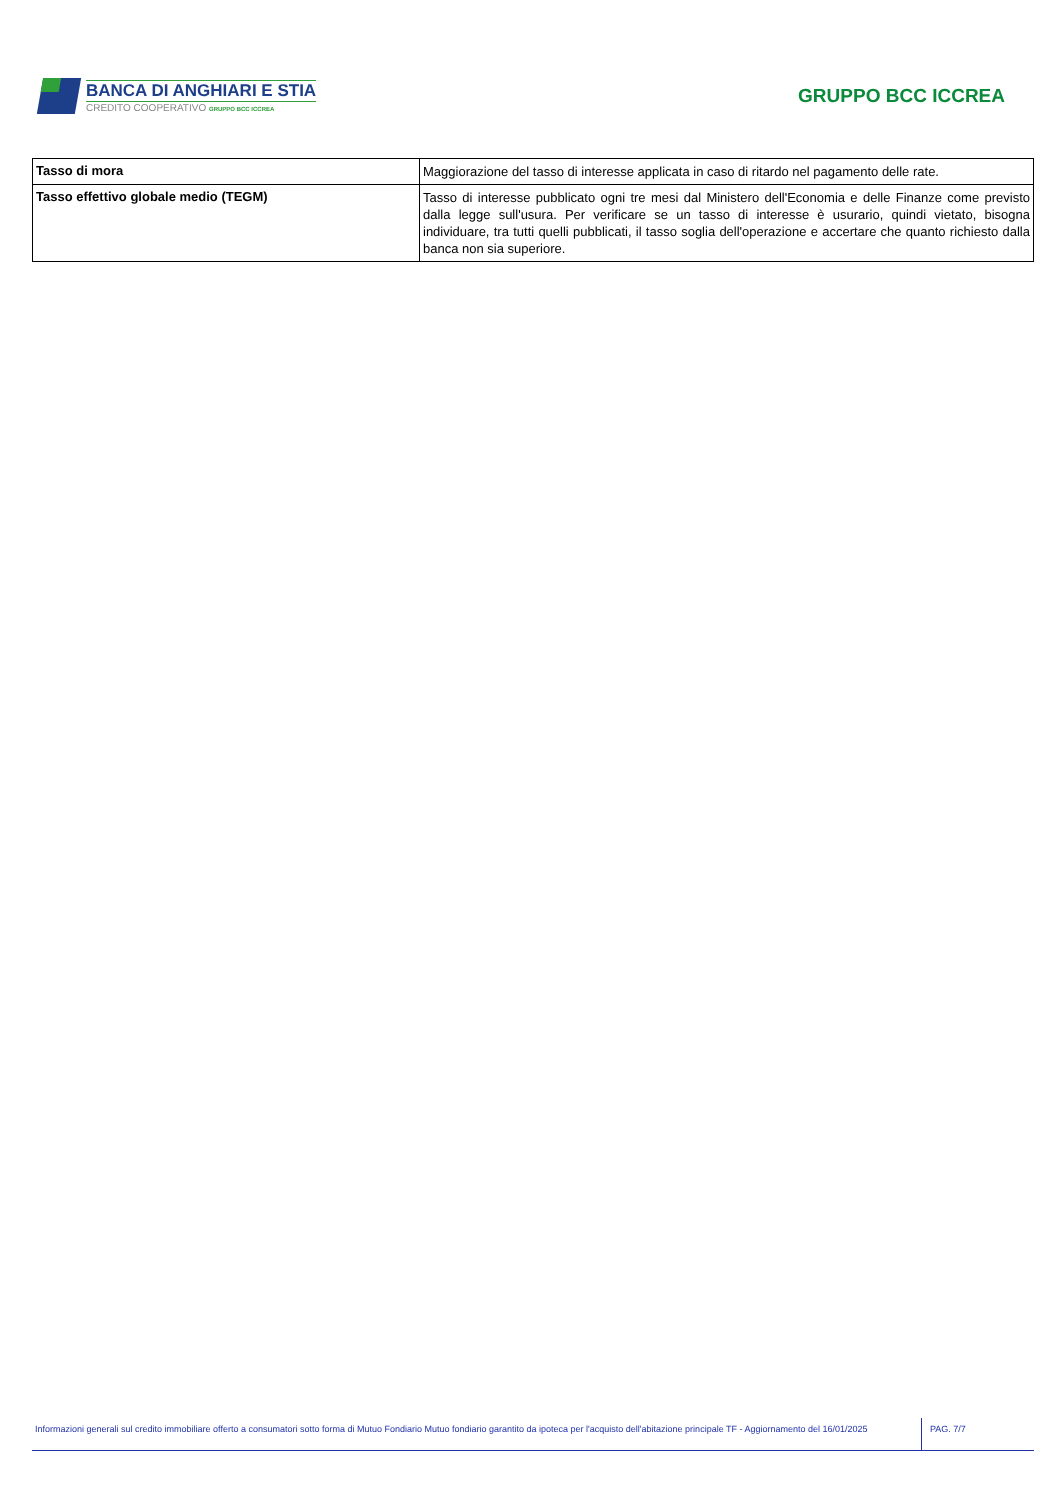BANCA DI ANGHIARI E STIA
CREDITO COOPERATIVO GRUPPO BCC ICCREA
GRUPPO BCC ICCREA
| Tasso di mora | Maggiorazione del tasso di interesse applicata in caso di ritardo nel pagamento delle rate. |
| Tasso effettivo globale medio (TEGM) | Tasso di interesse pubblicato ogni tre mesi dal Ministero dell'Economia e delle Finanze come previsto dalla legge sull'usura. Per verificare se un tasso di interesse è usurario, quindi vietato, bisogna individuare, tra tutti quelli pubblicati, il tasso soglia dell'operazione e accertare che quanto richiesto dalla banca non sia superiore. |
Informazioni generali sul credito immobiliare offerto a consumatori sotto forma di Mutuo Fondiario Mutuo fondiario garantito da ipoteca per l'acquisto dell'abitazione principale TF - Aggiornamento del 16/01/2025
PAG. 7/7